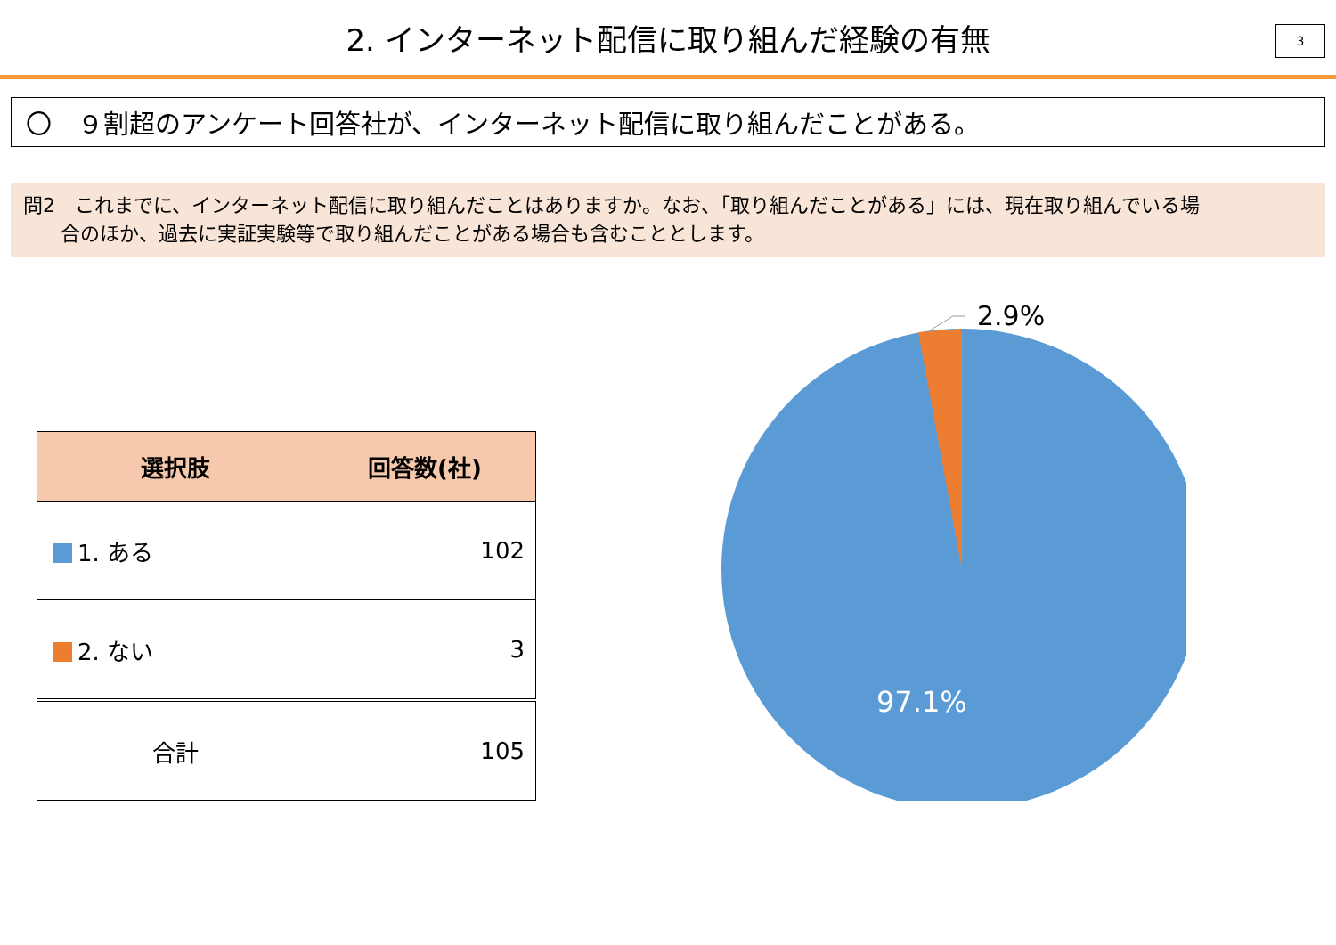2. インターネット配信に取り組んだ経験の有無
3
〇　９割超のアンケート回答社が、インターネット配信に取り組んだことがある。
問2　これまでに、インターネット配信に取り組んだことはありますか。なお、「取り組んだことがある」には、現在取り組んでいる場
合のほか、過去に実証実験等で取り組んだことがある場合も含むこととします。
| 選択肢 | 回答数(社) |
| --- | --- |
| 1. ある | 102 |
| 2. ない | 3 |
| 合計 | 105 |
2.9%
97.1%